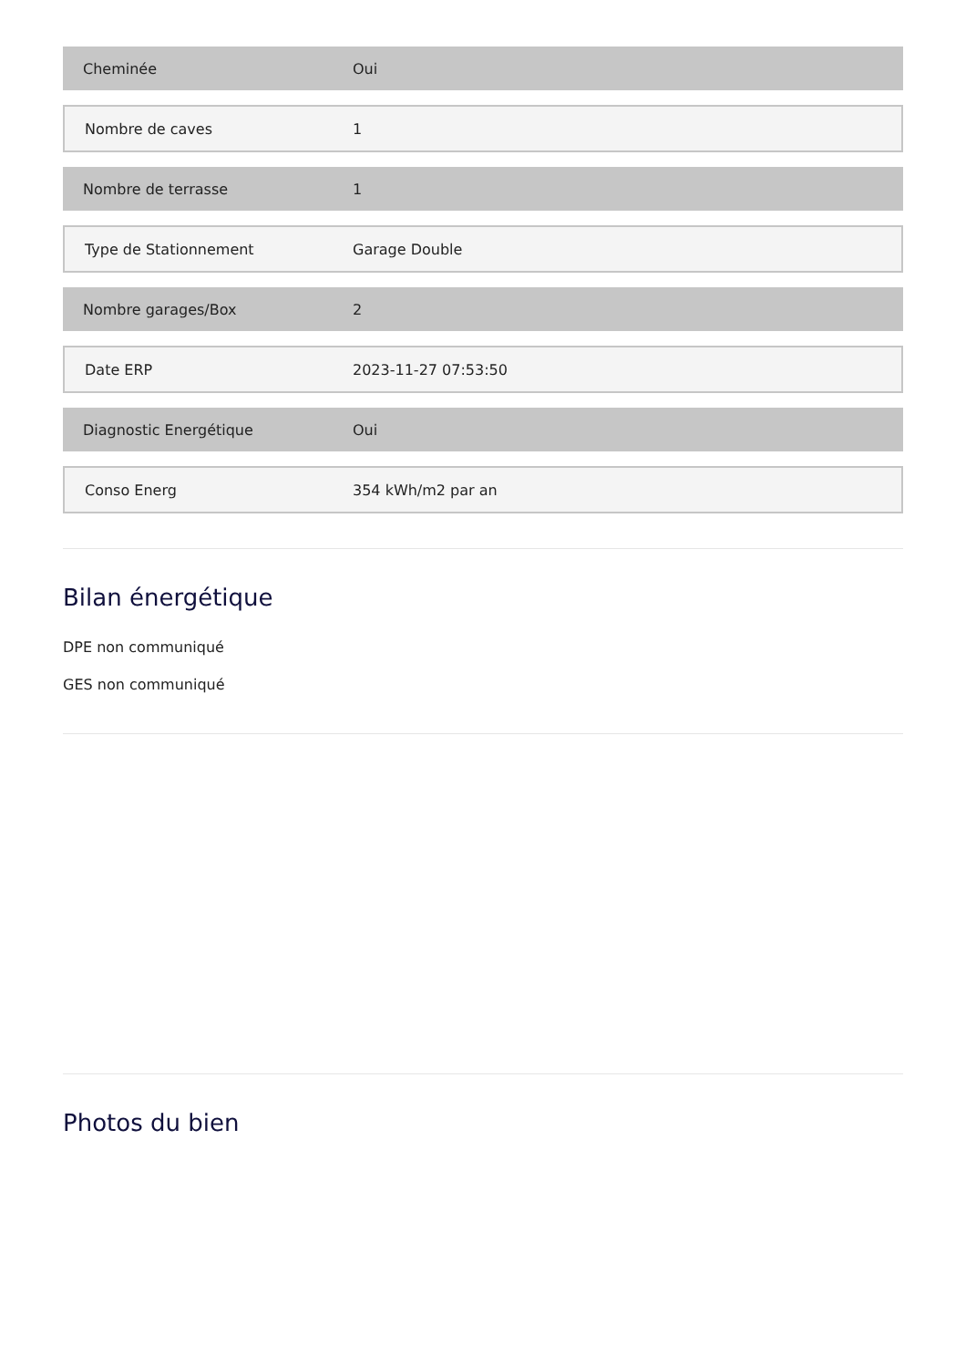| Cheminée | Oui |
| Nombre de caves | 1 |
| Nombre de terrasse | 1 |
| Type de Stationnement | Garage Double |
| Nombre garages/Box | 2 |
| Date ERP | 2023-11-27 07:53:50 |
| Diagnostic Energétique | Oui |
| Conso Energ | 354 kWh/m2 par an |
Bilan énergétique
DPE non communiqué
GES non communiqué
Photos du bien